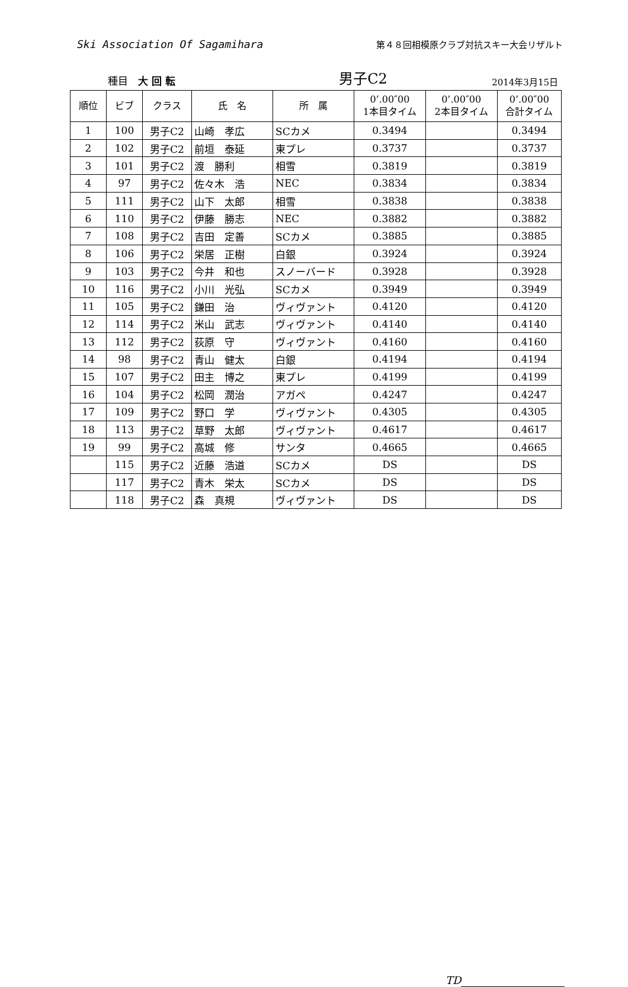Ski Association Of Sagamihara
第４８回相模原クラブ対抗スキー大会リザルト
種目　大 回 転
男子C2
2014年3月15日
| 順位 | ビブ | クラス | 氏 名 | 所 属 | 0’.00″00 1本目タイム | 0’.00″00 2本目タイム | 0’.00″00 合計タイム |
| --- | --- | --- | --- | --- | --- | --- | --- |
| 1 | 100 | 男子C2 | 山崎 孝広 | SCカメ | 0.3494 | | 0.3494 |
| 2 | 102 | 男子C2 | 前垣 泰延 | 東プレ | 0.3737 | | 0.3737 |
| 3 | 101 | 男子C2 | 渡 勝利 | 相雪 | 0.3819 | | 0.3819 |
| 4 | 97 | 男子C2 | 佐々木 浩 | NEC | 0.3834 | | 0.3834 |
| 5 | 111 | 男子C2 | 山下 太郎 | 相雪 | 0.3838 | | 0.3838 |
| 6 | 110 | 男子C2 | 伊藤 勝志 | NEC | 0.3882 | | 0.3882 |
| 7 | 108 | 男子C2 | 吉田 定善 | SCカメ | 0.3885 | | 0.3885 |
| 8 | 106 | 男子C2 | 栄居 正樹 | 白銀 | 0.3924 | | 0.3924 |
| 9 | 103 | 男子C2 | 今井 和也 | スノーバード | 0.3928 | | 0.3928 |
| 10 | 116 | 男子C2 | 小川 光弘 | SCカメ | 0.3949 | | 0.3949 |
| 11 | 105 | 男子C2 | 鎌田 治 | ヴィヴァント | 0.4120 | | 0.4120 |
| 12 | 114 | 男子C2 | 米山 武志 | ヴィヴァント | 0.4140 | | 0.4140 |
| 13 | 112 | 男子C2 | 荻原 守 | ヴィヴァント | 0.4160 | | 0.4160 |
| 14 | 98 | 男子C2 | 青山 健太 | 白銀 | 0.4194 | | 0.4194 |
| 15 | 107 | 男子C2 | 田主 博之 | 東プレ | 0.4199 | | 0.4199 |
| 16 | 104 | 男子C2 | 松岡 潤治 | アガペ | 0.4247 | | 0.4247 |
| 17 | 109 | 男子C2 | 野口 学 | ヴィヴァント | 0.4305 | | 0.4305 |
| 18 | 113 | 男子C2 | 草野 太郎 | ヴィヴァント | 0.4617 | | 0.4617 |
| 19 | 99 | 男子C2 | 高城 修 | サンタ | 0.4665 | | 0.4665 |
| | 115 | 男子C2 | 近藤 浩道 | SCカメ | DS | | DS |
| | 117 | 男子C2 | 青木 栄太 | SCカメ | DS | | DS |
| | 118 | 男子C2 | 森 真規 | ヴィヴァント | DS | | DS |
TD